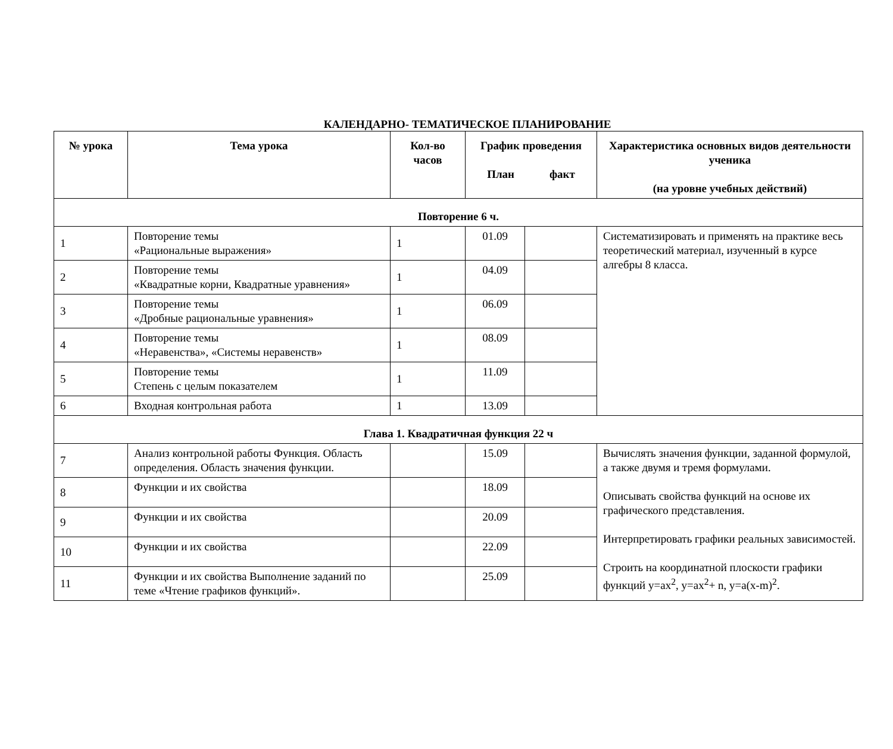КАЛЕНДАРНО- ТЕМАТИЧЕСКОЕ ПЛАНИРОВАНИЕ
| № урока | Тема урока | Кол-во часов | График проведения План факт | | Характеристика основных видов деятельности ученика (на уровне учебных действий) |
| --- | --- | --- | --- | --- | --- |
| Повторение 6 ч. | | | | | |
| 1 | Повторение темы «Рациональные выражения» | 1 | 01.09 | | Систематизировать и применять на практике весь теоретический материал, изученный в курсе алгебры 8 класса. |
| 2 | Повторение темы «Квадратные корни, Квадратные уравнения» | 1 | 04.09 | | |
| 3 | Повторение темы «Дробные рациональные уравнения» | 1 | 06.09 | | |
| 4 | Повторение темы «Неравенства», «Системы неравенств» | 1 | 08.09 | | |
| 5 | Повторение темы Степень с целым показателем | 1 | 11.09 | | |
| 6 | Входная контрольная работа | 1 | 13.09 | | |
| Глава 1. Квадратичная функция 22 ч | | | | | |
| 7 | Анализ контрольной работы Функция. Область определения. Область значения функции. | | 15.09 | | Вычислять значения функции, заданной формулой, а также двумя и тремя формулами. Описывать свойства функций на основе их графического представления. Интерпретировать графики реальных зависимостей. Строить на координатной плоскости графики функций y=ax<sup>2</sup>, y=ax<sup>2</sup>+ n, y=a(x-m)<sup>2</sup>. |
| 8 | Функции и их свойства | | 18.09 | | |
| 9 | Функции и их свойства | | 20.09 | | |
| 10 | Функции и их свойства | | 22.09 | | |
| 11 | Функции и их свойства Выполнение заданий по теме «Чтение графиков функций». | | 25.09 | | |